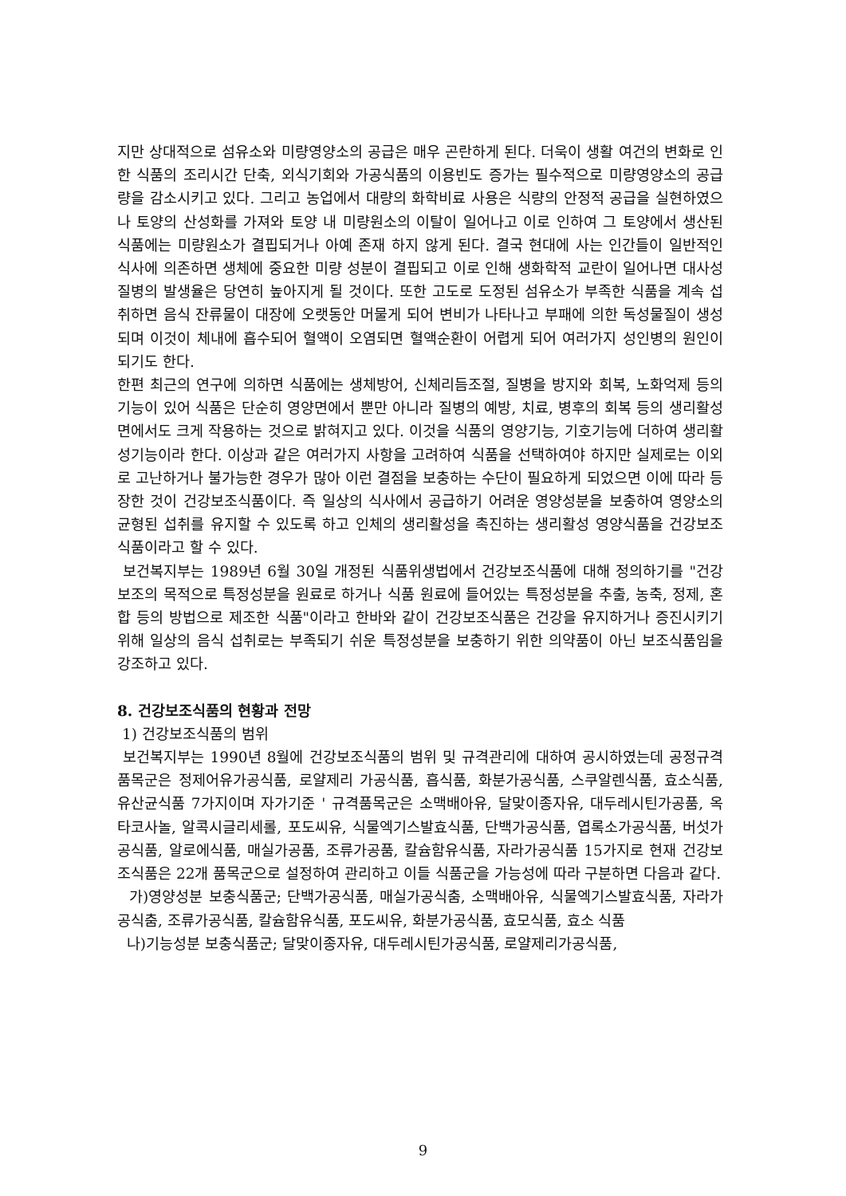지만 상대적으로 섬유소와 미량영양소의 공급은 매우 곤란하게 된다. 더욱이 생활 여건의 변화로 인한 식품의 조리시간 단축, 외식기회와 가공식품의 이용빈도 증가는 필수적으로 미량영양소의 공급량을 감소시키고 있다. 그리고 농업에서 대량의 화학비료 사용은 식량의 안정적 공급을 실현하였으나 토양의 산성화를 가져와 토양 내 미량원소의 이탈이 일어나고 이로 인하여 그 토양에서 생산된 식품에는 미량원소가 결핍되거나 아예 존재 하지 않게 된다. 결국 현대에 사는 인간들이 일반적인 식사에 의존하면 생체에 중요한 미량 성분이 결핍되고 이로 인해 생화학적 교란이 일어나면 대사성 질병의 발생율은 당연히 높아지게 될 것이다. 또한 고도로 도정된 섬유소가 부족한 식품을 계속 섭취하면 음식 잔류물이 대장에 오랫동안 머물게 되어 변비가 나타나고 부패에 의한 독성물질이 생성되며 이것이 체내에 흡수되어 혈액이 오염되면 혈액순환이 어렵게 되어 여러가지 성인병의 원인이 되기도 한다.
한편 최근의 연구에 의하면 식품에는 생체방어, 신체리듬조절, 질병을 방지와 회복, 노화억제 등의 기능이 있어 식품은 단순히 영양면에서 뿐만 아니라 질병의 예방, 치료, 병후의 회복 등의 생리활성면에서도 크게 작용하는 것으로 밝혀지고 있다. 이것을 식품의 영양기능, 기호기능에 더하여 생리활성기능이라 한다. 이상과 같은 여러가지 사항을 고려하여 식품을 선택하여야 하지만 실제로는 이외로 고난하거나 불가능한 경우가 많아 이런 결점을 보충하는 수단이 필요하게 되었으면 이에 따라 등장한 것이 건강보조식품이다. 즉 일상의 식사에서 공급하기 어려운 영양성분을 보충하여 영양소의 균형된 섭취를 유지할 수 있도록 하고 인체의 생리활성을 촉진하는 생리활성 영양식품을 건강보조식품이라고 할 수 있다.
보건복지부는 1989년 6월 30일 개정된 식품위생법에서 건강보조식품에 대해 정의하기를 "건강보조의 목적으로 특정성분을 원료로 하거나 식품 원료에 들어있는 특정성분을 추출, 농축, 정제, 혼합 등의 방법으로 제조한 식품"이라고 한바와 같이 건강보조식품은 건강을 유지하거나 증진시키기 위해 일상의 음식 섭취로는 부족되기 쉬운 특정성분을 보충하기 위한 의약품이 아닌 보조식품임을 강조하고 있다.
8. 건강보조식품의 현황과 전망
1) 건강보조식품의 범위
보건복지부는 1990년 8월에 건강보조식품의 범위 및 규격관리에 대하여 공시하였는데 공정규격품목군은 정제어유가공식품, 로얄제리 가공식품, 흡식품, 화분가공식품, 스쿠알렌식품, 효소식품, 유산균식품 7가지이며 자가기준 ' 규격품목군은 소맥배아유, 달맞이종자유, 대두레시틴가공품, 옥타코사놀, 알콕시글리세롤, 포도씨유, 식물엑기스발효식품, 단백가공식품, 엽록소가공식품, 버섯가공식품, 알로에식품, 매실가공품, 조류가공품, 칼슘함유식품, 자라가공식품 15가지로 현재 건강보조식품은 22개 품목군으로 설정하여 관리하고 이들 식품군을 가능성에 따라 구분하면 다음과 같다.
가)영양성분 보충식품군; 단백가공식품, 매실가공식춤, 소맥배아유, 식물엑기스발효식품, 자라가공식춤, 조류가공식품, 칼슘함유식품, 포도씨유, 화분가공식품, 효모식품, 효소 식품
나)기능성분 보충식품군; 달맞이종자유, 대두레시틴가공식품, 로얄제리가공식품,
9